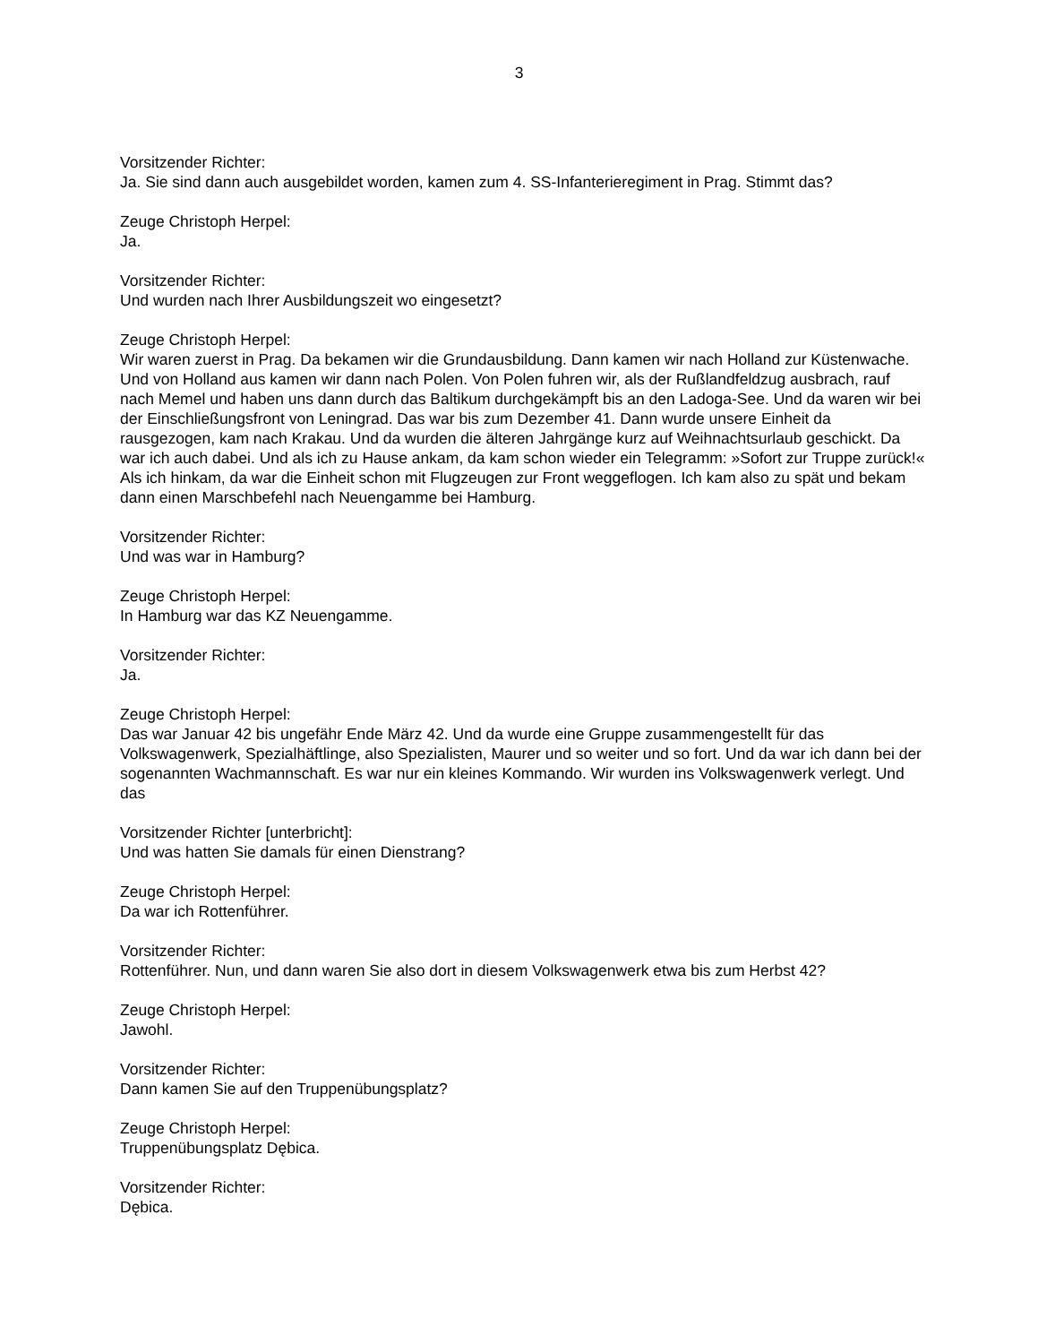3
Vorsitzender Richter:
Ja. Sie sind dann auch ausgebildet worden, kamen zum 4. SS-Infanterieregiment in Prag. Stimmt das?
Zeuge Christoph Herpel:
Ja.
Vorsitzender Richter:
Und wurden nach Ihrer Ausbildungszeit wo eingesetzt?
Zeuge Christoph Herpel:
Wir waren zuerst in Prag. Da bekamen wir die Grundausbildung. Dann kamen wir nach Holland zur Küstenwache. Und von Holland aus kamen wir dann nach Polen. Von Polen fuhren wir, als der Rußlandfeldzug ausbrach, rauf nach Memel und haben uns dann durch das Baltikum durchgekämpft bis an den Ladoga-See. Und da waren wir bei der Einschließungsfront von Leningrad. Das war bis zum Dezember 41. Dann wurde unsere Einheit da rausgezogen, kam nach Krakau. Und da wurden die älteren Jahrgänge kurz auf Weihnachtsurlaub geschickt. Da war ich auch dabei. Und als ich zu Hause ankam, da kam schon wieder ein Telegramm: »Sofort zur Truppe zurück!« Als ich hinkam, da war die Einheit schon mit Flugzeugen zur Front weggeflogen. Ich kam also zu spät und bekam dann einen Marschbefehl nach Neuengamme bei Hamburg.
Vorsitzender Richter:
Und was war in Hamburg?
Zeuge Christoph Herpel:
In Hamburg war das KZ Neuengamme.
Vorsitzender Richter:
Ja.
Zeuge Christoph Herpel:
Das war Januar 42 bis ungefähr Ende März 42. Und da wurde eine Gruppe zusammengestellt für das Volkswagenwerk, Spezialhäftlinge, also Spezialisten, Maurer und so weiter und so fort. Und da war ich dann bei der sogenannten Wachmannschaft. Es war nur ein kleines Kommando. Wir wurden ins Volkswagenwerk verlegt. Und das
Vorsitzender Richter [unterbricht]:
Und was hatten Sie damals für einen Dienstrang?
Zeuge Christoph Herpel:
Da war ich Rottenführer.
Vorsitzender Richter:
Rottenführer. Nun, und dann waren Sie also dort in diesem Volkswagenwerk etwa bis zum Herbst 42?
Zeuge Christoph Herpel:
Jawohl.
Vorsitzender Richter:
Dann kamen Sie auf den Truppenübungsplatz?
Zeuge Christoph Herpel:
Truppenübungsplatz Dębica.
Vorsitzender Richter:
Dębica.